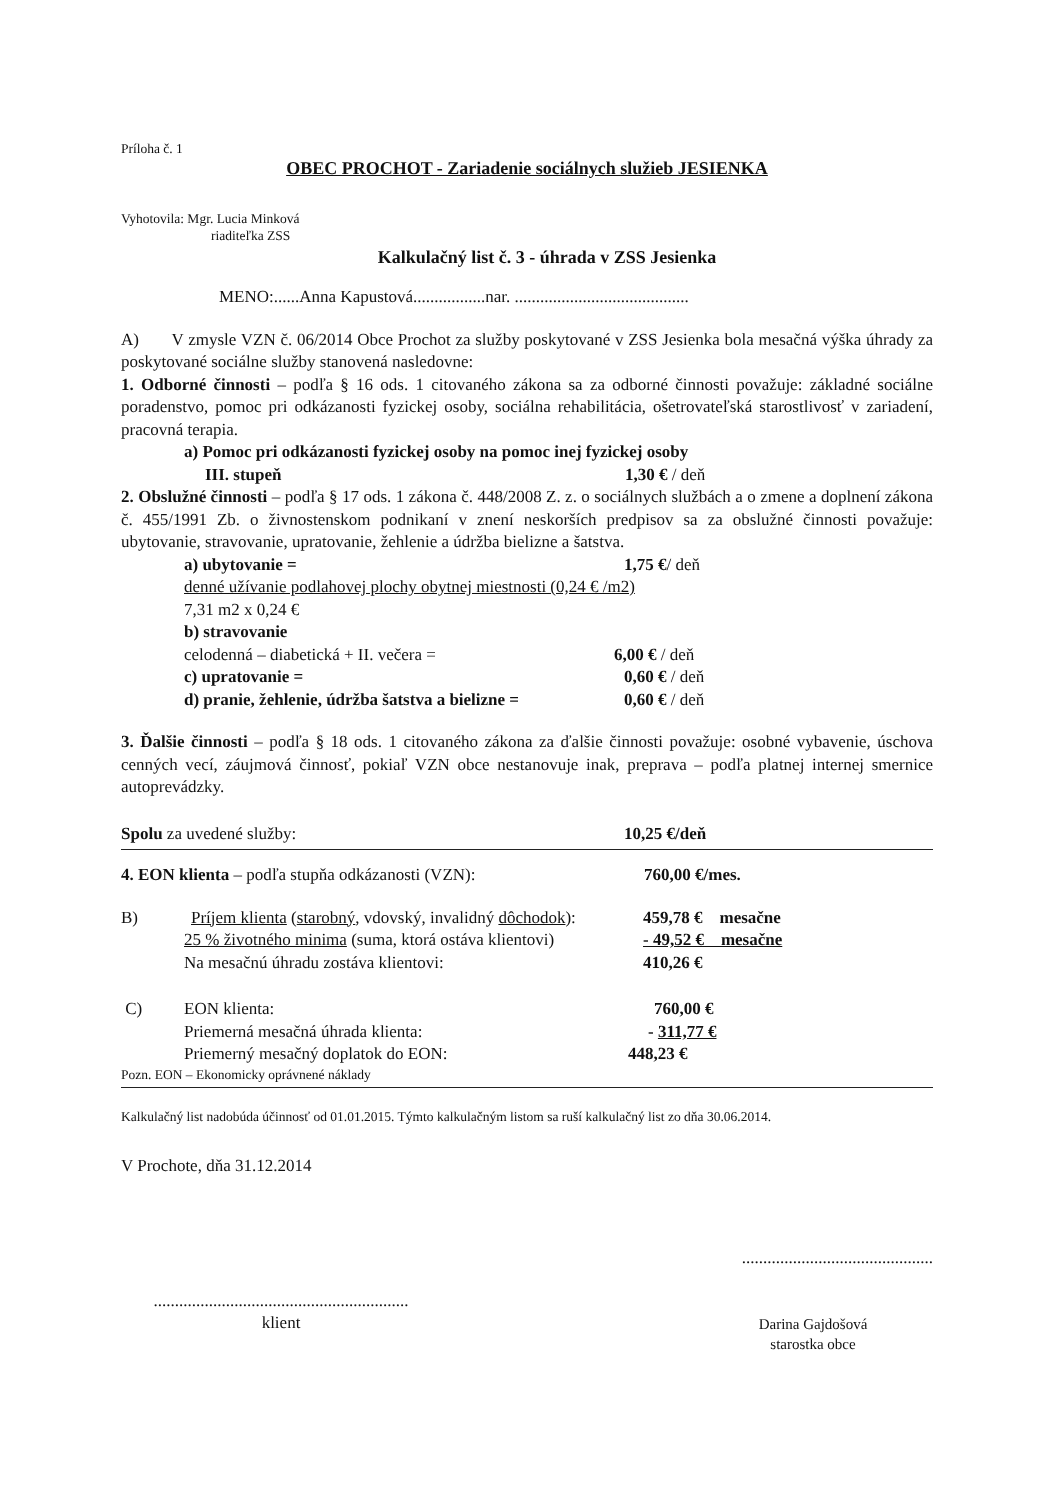Príloha č. 1
OBEC PROCHOT - Zariadenie sociálnych služieb JESIENKA
Vyhotovila: Mgr. Lucia Minková
riaditeľka ZSS
Kalkulačný list č. 3 - úhrada v ZSS Jesienka
MENO:......Anna Kapustová.................nar. .........................................
A) V zmysle VZN č. 06/2014 Obce Prochot za služby poskytované v ZSS Jesienka bola mesačná výška úhrady za poskytované sociálne služby stanovená nasledovne:
1. Odborné činnosti – podľa § 16 ods. 1 citovaného zákona sa za odborné činnosti považuje: základné sociálne poradenstvo, pomoc pri odkázanosti fyzickej osoby, sociálna rehabilitácia, ošetrovateľská starostlivosť v zariadení, pracovná terapia.
a) Pomoc pri odkázanosti fyzickej osoby na pomoc inej fyzickej osoby
III. stupeň 1,30 € / deň
2. Obslužné činnosti – podľa § 17 ods. 1 zákona č. 448/2008 Z. z. o sociálnych službách a o zmene a doplnení zákona č. 455/1991 Zb. o živnostenskom podnikaní v znení neskorších predpisov sa za obslužné činnosti považuje: ubytovanie, stravovanie, upratovanie, žehlenie a údržba bielizne a šatstva.
a) ubytovanie = 1,75 €/ deň
denné užívanie podlahovej plochy obytnej miestnosti (0,24 € /m2)
7,31 m2 x 0,24 €
b) stravovanie
celodenná – diabetická + II. večera = 6,00 € / deň
c) upratovanie = 0,60 € / deň
d) pranie, žehlenie, údržba šatstva a bielizne = 0,60 € / deň
3. Ďalšie činnosti – podľa § 18 ods. 1 citovaného zákona za ďalšie činnosti považuje: osobné vybavenie, úschova cenných vecí, záujmová činnosť, pokiaľ VZN obce nestanovuje inak, preprava – podľa platnej internej smernice autoprevádzky.
Spolu za uvedené služby: 10,25 €/deň
4. EON klienta – podľa stupňa odkázanosti (VZN): 760,00 €/mes.
B) Príjem klienta (starobný, vdovský, invalidný dôchodok): 459,78 € mesačne
25 % životného minima (suma, ktorá ostáva klientovi) - 49,52 € mesačne
Na mesačnú úhradu zostáva klientovi: 410,26 €
C) EON klienta: 760,00 €
Priemerná mesačná úhrada klienta: - 311,77 €
Priemerný mesačný doplatok do EON: 448,23 €
Pozn. EON – Ekonomicky oprávnené náklady
Kalkulačný list nadobúda účinnosť od 01.01.2015. Týmto kalkulačným listom sa ruší kalkulačný list zo dňa 30.06.2014.
V Prochote, dňa 31.12.2014
.............................................
............................................................
klient
Darina Gajdošová
starostka obce